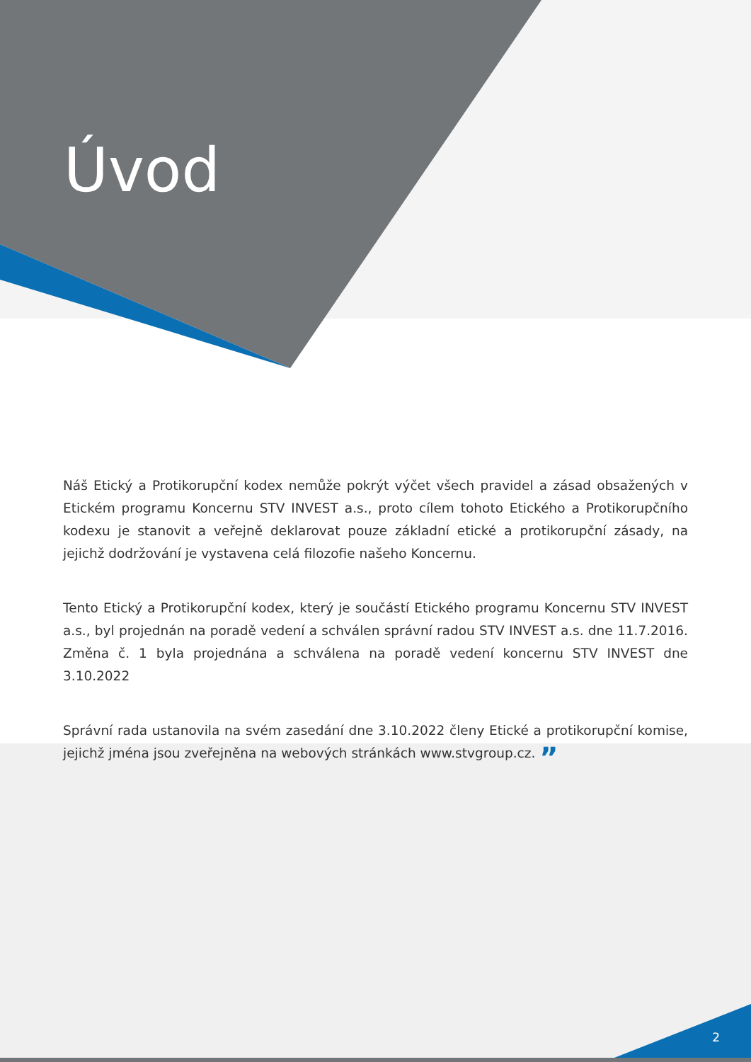Úvod
Náš Etický a Protikorupční kodex nemůže pokrýt výčet všech pravidel a zásad obsažených v Etickém programu Koncernu STV INVEST a.s., proto cílem tohoto Etického a Protikorupčního kodexu je stanovit a veřejně deklarovat pouze základní etické a protikorupční zásady, na jejichž dodržování je vystavena celá filozofie našeho Koncernu.
Tento Etický a Protikorupční kodex, který je součástí Etického programu Koncernu STV INVEST a.s., byl projednán na poradě vedení a schválen správní radou STV INVEST a.s. dne 11.7.2016. Změna č. 1 byla projednána a schválena na poradě vedení koncernu STV INVEST dne 3.10.2022
Správní rada ustanovila na svém zasedání dne 3.10.2022 členy Etické a protikorupční komise, jejichž jména jsou zveřejněna na webových stránkách www.stvgroup.cz. ”
2